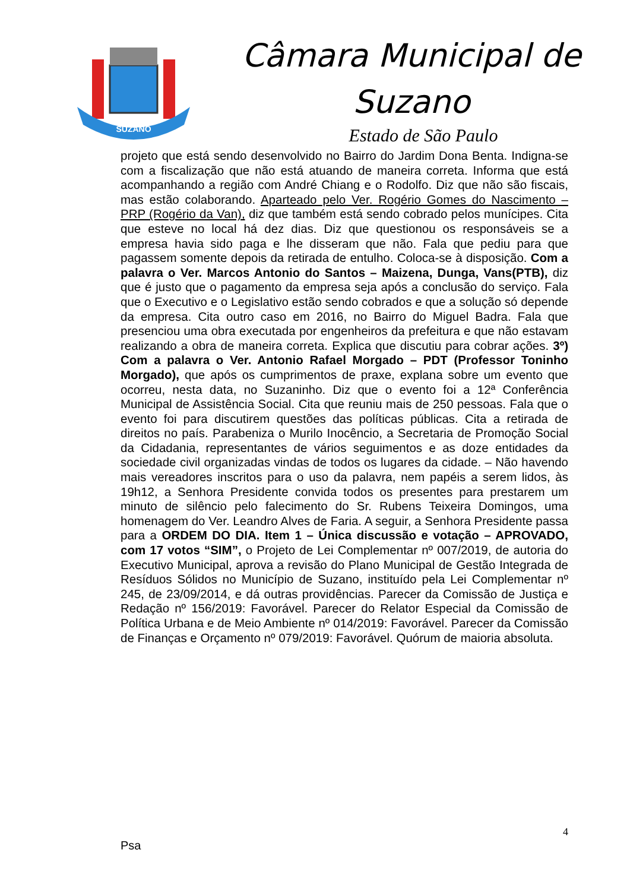SUZANO
Câmara Municipal de
Suzano
Estado de São Paulo
projeto que está sendo desenvolvido no Bairro do Jardim Dona Benta. Indigna-se com a fiscalização que não está atuando de maneira correta. Informa que está acompanhando a região com André Chiang e o Rodolfo. Diz que não são fiscais, mas estão colaborando. Aparteado pelo Ver. Rogério Gomes do Nascimento – PRP (Rogério da Van), diz que também está sendo cobrado pelos munícipes. Cita que esteve no local há dez dias. Diz que questionou os responsáveis se a empresa havia sido paga e lhe disseram que não. Fala que pediu para que pagassem somente depois da retirada de entulho. Coloca-se à disposição. Com a palavra o Ver. Marcos Antonio do Santos – Maizena, Dunga, Vans(PTB), diz que é justo que o pagamento da empresa seja após a conclusão do serviço. Fala que o Executivo e o Legislativo estão sendo cobrados e que a solução só depende da empresa. Cita outro caso em 2016, no Bairro do Miguel Badra. Fala que presenciou uma obra executada por engenheiros da prefeitura e que não estavam realizando a obra de maneira correta. Explica que discutiu para cobrar ações. 3º) Com a palavra o Ver. Antonio Rafael Morgado – PDT (Professor Toninho Morgado), que após os cumprimentos de praxe, explana sobre um evento que ocorreu, nesta data, no Suzaninho. Diz que o evento foi a 12ª Conferência Municipal de Assistência Social. Cita que reuniu mais de 250 pessoas. Fala que o evento foi para discutirem questões das políticas públicas. Cita a retirada de direitos no país. Parabeniza o Murilo Inocêncio, a Secretaria de Promoção Social da Cidadania, representantes de vários seguimentos e as doze entidades da sociedade civil organizadas vindas de todos os lugares da cidade. – Não havendo mais vereadores inscritos para o uso da palavra, nem papéis a serem lidos, às 19h12, a Senhora Presidente convida todos os presentes para prestarem um minuto de silêncio pelo falecimento do Sr. Rubens Teixeira Domingos, uma homenagem do Ver. Leandro Alves de Faria. A seguir, a Senhora Presidente passa para a ORDEM DO DIA. Item 1 – Única discussão e votação – APROVADO, com 17 votos “SIM”, o Projeto de Lei Complementar nº 007/2019, de autoria do Executivo Municipal, aprova a revisão do Plano Municipal de Gestão Integrada de Resíduos Sólidos no Município de Suzano, instituído pela Lei Complementar nº 245, de 23/09/2014, e dá outras providências. Parecer da Comissão de Justiça e Redação nº 156/2019: Favorável. Parecer do Relator Especial da Comissão de Política Urbana e de Meio Ambiente nº 014/2019: Favorável. Parecer da Comissão de Finanças e Orçamento nº 079/2019: Favorável. Quórum de maioria absoluta.
4
Psa